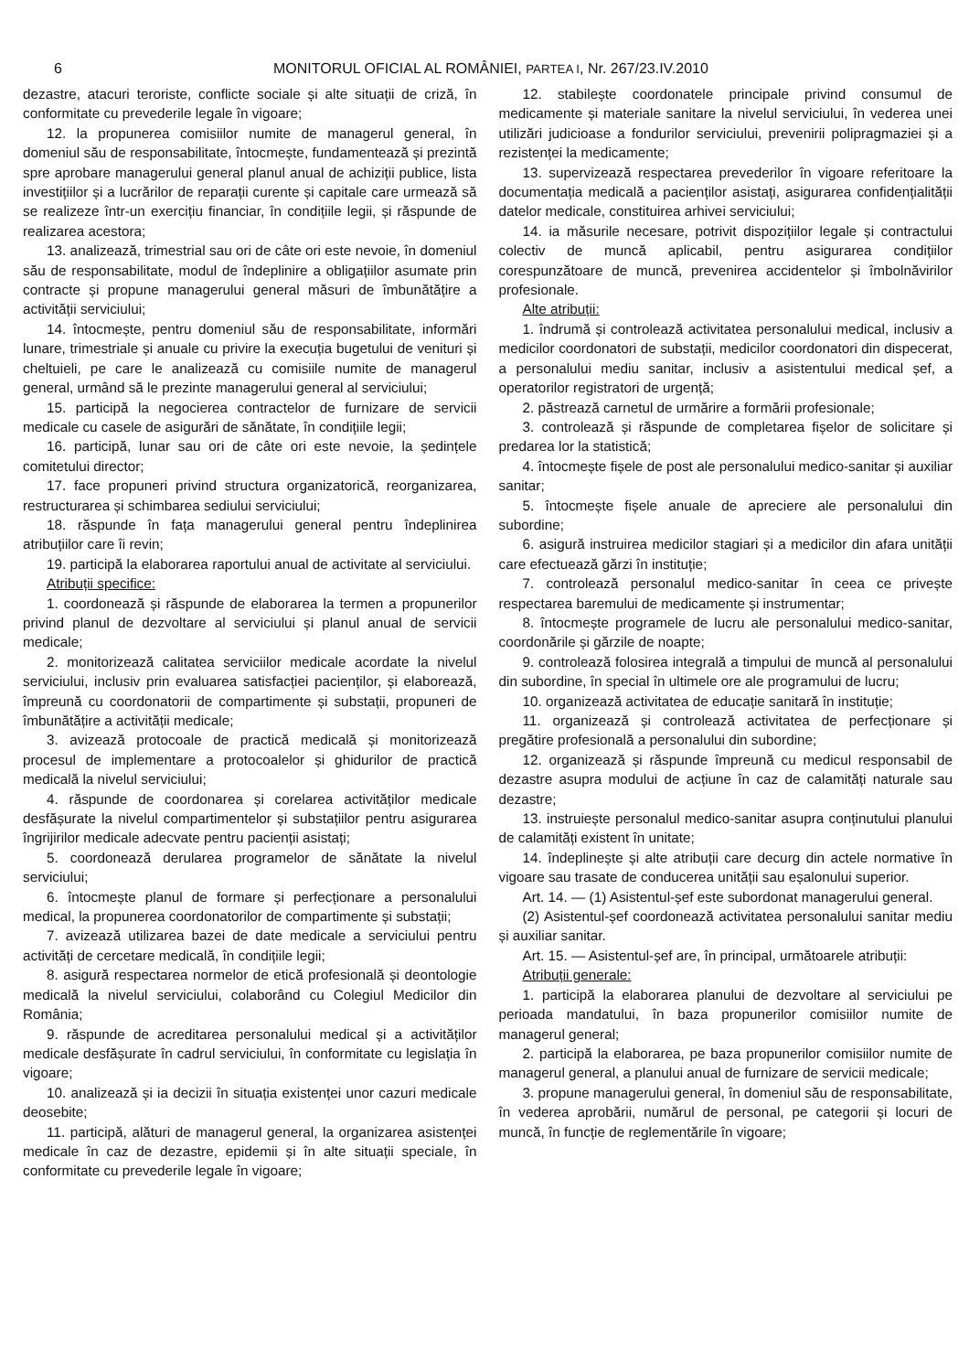6 MONITORUL OFICIAL AL ROMÂNIEI, PARTEA I, Nr. 267/23.IV.2010
dezastre, atacuri teroriste, conflicte sociale și alte situații de criză, în conformitate cu prevederile legale în vigoare;
12. la propunerea comisiilor numite de managerul general, în domeniul său de responsabilitate, întocmește, fundamentează și prezintă spre aprobare managerului general planul anual de achiziții publice, lista investițiilor și a lucrărilor de reparații curente și capitale care urmează să se realizeze într-un exercițiu financiar, în condițiile legii, și răspunde de realizarea acestora;
13. analizează, trimestrial sau ori de câte ori este nevoie, în domeniul său de responsabilitate, modul de îndeplinire a obligațiilor asumate prin contracte și propune managerului general măsuri de îmbunătățire a activității serviciului;
14. întocmește, pentru domeniul său de responsabilitate, informări lunare, trimestriale și anuale cu privire la execuția bugetului de venituri și cheltuieli, pe care le analizează cu comisiile numite de managerul general, urmând să le prezinte managerului general al serviciului;
15. participă la negocierea contractelor de furnizare de servicii medicale cu casele de asigurări de sănătate, în condițiile legii;
16. participă, lunar sau ori de câte ori este nevoie, la ședințele comitetului director;
17. face propuneri privind structura organizatorică, reorganizarea, restructurarea și schimbarea sediului serviciului;
18. răspunde în fața managerului general pentru îndeplinirea atribuțiilor care îi revin;
19. participă la elaborarea raportului anual de activitate al serviciului.
Atribuții specifice:
1. coordonează și răspunde de elaborarea la termen a propunerilor privind planul de dezvoltare al serviciului și planul anual de servicii medicale;
2. monitorizează calitatea serviciilor medicale acordate la nivelul serviciului, inclusiv prin evaluarea satisfacției pacienților, și elaborează, împreună cu coordonatorii de compartimente și substații, propuneri de îmbunătățire a activității medicale;
3. avizează protocoale de practică medicală și monitorizează procesul de implementare a protocoalelor și ghidurilor de practică medicală la nivelul serviciului;
4. răspunde de coordonarea și corelarea activităților medicale desfășurate la nivelul compartimentelor și substațiilor pentru asigurarea îngrijirilor medicale adecvate pentru pacienții asistați;
5. coordonează derularea programelor de sănătate la nivelul serviciului;
6. întocmește planul de formare și perfecționare a personalului medical, la propunerea coordonatorilor de compartimente și substații;
7. avizează utilizarea bazei de date medicale a serviciului pentru activități de cercetare medicală, în condițiile legii;
8. asigură respectarea normelor de etică profesională și deontologie medicală la nivelul serviciului, colaborând cu Colegiul Medicilor din România;
9. răspunde de acreditarea personalului medical și a activităților medicale desfășurate în cadrul serviciului, în conformitate cu legislația în vigoare;
10. analizează și ia decizii în situația existenței unor cazuri medicale deosebite;
11. participă, alături de managerul general, la organizarea asistenței medicale în caz de dezastre, epidemii și în alte situații speciale, în conformitate cu prevederile legale în vigoare;
12. stabilește coordonatele principale privind consumul de medicamente și materiale sanitare la nivelul serviciului, în vederea unei utilizări judicioase a fondurilor serviciului, prevenirii polipragmaziei și a rezistenței la medicamente;
13. supervizează respectarea prevederilor în vigoare referitoare la documentația medicală a pacienților asistați, asigurarea confidențialității datelor medicale, constituirea arhivei serviciului;
14. ia măsurile necesare, potrivit dispozițiilor legale și contractului colectiv de muncă aplicabil, pentru asigurarea condițiilor corespunzătoare de muncă, prevenirea accidentelor și îmbolnăvirilor profesionale.
Alte atribuții:
1. îndrumă și controlează activitatea personalului medical, inclusiv a medicilor coordonatori de substații, medicilor coordonatori din dispecerat, a personalului mediu sanitar, inclusiv a asistentului medical șef, a operatorilor registratori de urgență;
2. păstrează carnetul de urmărire a formării profesionale;
3. controlează și răspunde de completarea fișelor de solicitare și predarea lor la statistică;
4. întocmește fișele de post ale personalului medico-sanitar și auxiliar sanitar;
5. întocmește fișele anuale de apreciere ale personalului din subordine;
6. asigură instruirea medicilor stagiari și a medicilor din afara unității care efectuează gărzi în instituție;
7. controlează personalul medico-sanitar în ceea ce privește respectarea baremului de medicamente și instrumentar;
8. întocmește programele de lucru ale personalului medico-sanitar, coordonările și gărzile de noapte;
9. controlează folosirea integrală a timpului de muncă al personalului din subordine, în special în ultimele ore ale programului de lucru;
10. organizează activitatea de educație sanitară în instituție;
11. organizează și controlează activitatea de perfecționare și pregătire profesională a personalului din subordine;
12. organizează și răspunde împreună cu medicul responsabil de dezastre asupra modului de acțiune în caz de calamități naturale sau dezastre;
13. instruiește personalul medico-sanitar asupra conținutului planului de calamități existent în unitate;
14. îndeplinește și alte atribuții care decurg din actele normative în vigoare sau trasate de conducerea unității sau eșalonului superior.
Art. 14. — (1) Asistentul-șef este subordonat managerului general.
(2) Asistentul-șef coordonează activitatea personalului sanitar mediu și auxiliar sanitar.
Art. 15. — Asistentul-șef are, în principal, următoarele atribuții:
Atribuții generale:
1. participă la elaborarea planului de dezvoltare al serviciului pe perioada mandatului, în baza propunerilor comisiilor numite de managerul general;
2. participă la elaborarea, pe baza propunerilor comisiilor numite de managerul general, a planului anual de furnizare de servicii medicale;
3. propune managerului general, în domeniul său de responsabilitate, în vederea aprobării, numărul de personal, pe categorii și locuri de muncă, în funcție de reglementările în vigoare;